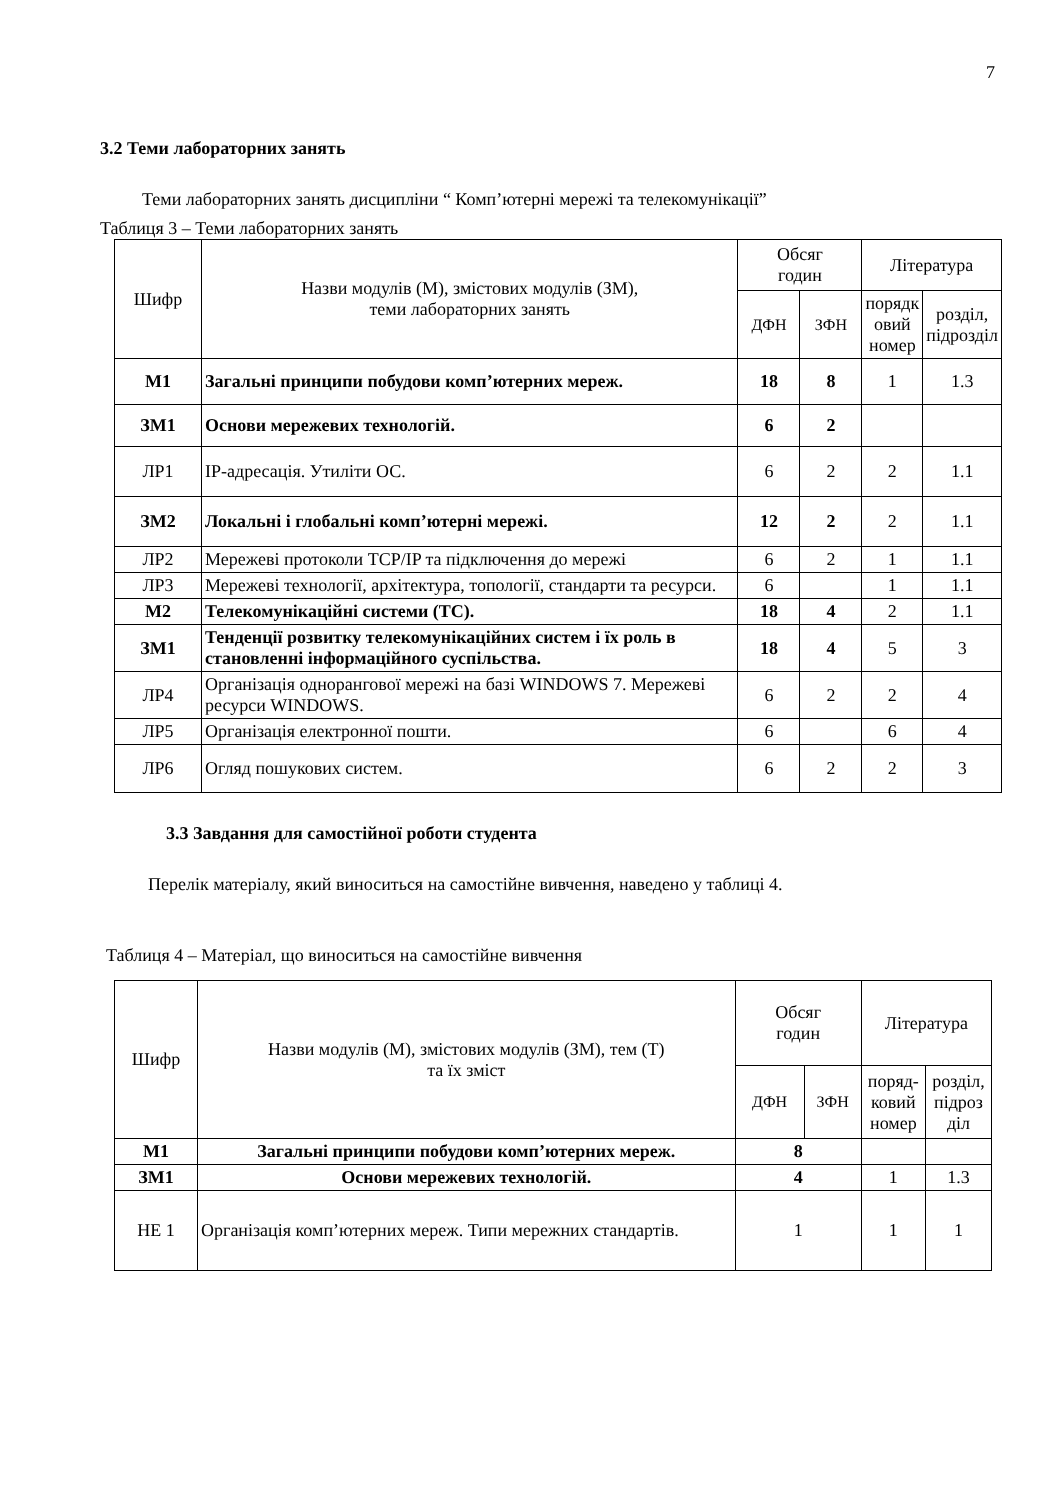7
3.2 Теми лабораторних занять
Теми лабораторних занять дисципліни “ Комп’ютерні мережі та телекомунікації”
Таблиця 3 – Теми лабораторних занять
| Шифр | Назви модулів (М), змістових модулів (ЗМ), теми лабораторних занять | Обсяг годин | | Література | |
| --- | --- | --- | --- | --- | --- |
| | | ДФН | ЗФН | порядк овий номер | розділ, підрозділ |
| М1 | Загальні принципи побудови комп’ютерних мереж. | 18 | 8 | 1 | 1.3 |
| ЗМ1 | Основи мережевих технологій. | 6 | 2 | | |
| ЛР1 | IP-адресація. Утиліти ОС. | 6 | 2 | 2 | 1.1 |
| ЗМ2 | Локальні і глобальні комп’ютерні мережі. | 12 | 2 | 2 | 1.1 |
| ЛР2 | Мережеві протоколи TCP/IP та підключення до мережі | 6 | 2 | 1 | 1.1 |
| ЛР3 | Мережеві технології, архітектура, топології, стандарти та ресурси. | 6 | | 1 | 1.1 |
| М2 | Телекомунікаційні системи (ТС). | 18 | 4 | 2 | 1.1 |
| ЗМ1 | Тенденції розвитку телекомунікаційних систем і їх роль в становленні інформаційного суспільства. | 18 | 4 | 5 | 3 |
| ЛР4 | Організація однорангової мережі на базі WINDOWS 7. Мережеві ресурси WINDOWS. | 6 | 2 | 2 | 4 |
| ЛР5 | Організація електронної пошти. | 6 | | 6 | 4 |
| ЛР6 | Огляд пошукових систем. | 6 | 2 | 2 | 3 |
3.3 Завдання для самостійної роботи студента
Перелік матеріалу, який виноситься на самостійне вивчення, наведено у таблиці 4.
Таблиця 4 – Матеріал, що виноситься на самостійне вивчення
| Шифр | Назви модулів (М), змістових модулів (ЗМ), тем (Т) та їх зміст | Обсяг годин | | Література | |
| --- | --- | --- | --- | --- | --- |
| | | ДФН | ЗФН | поряд- ковий номер | розділ, підроз діл |
| М1 | Загальні принципи побудови комп’ютерних мереж. | 8 | | | |
| ЗМ1 | Основи мережевих технологій. | 4 | | 1 | 1.3 |
| НЕ 1 | Організація комп’ютерних мереж. Типи мережних стандартів. | 1 | | 1 | 1 |